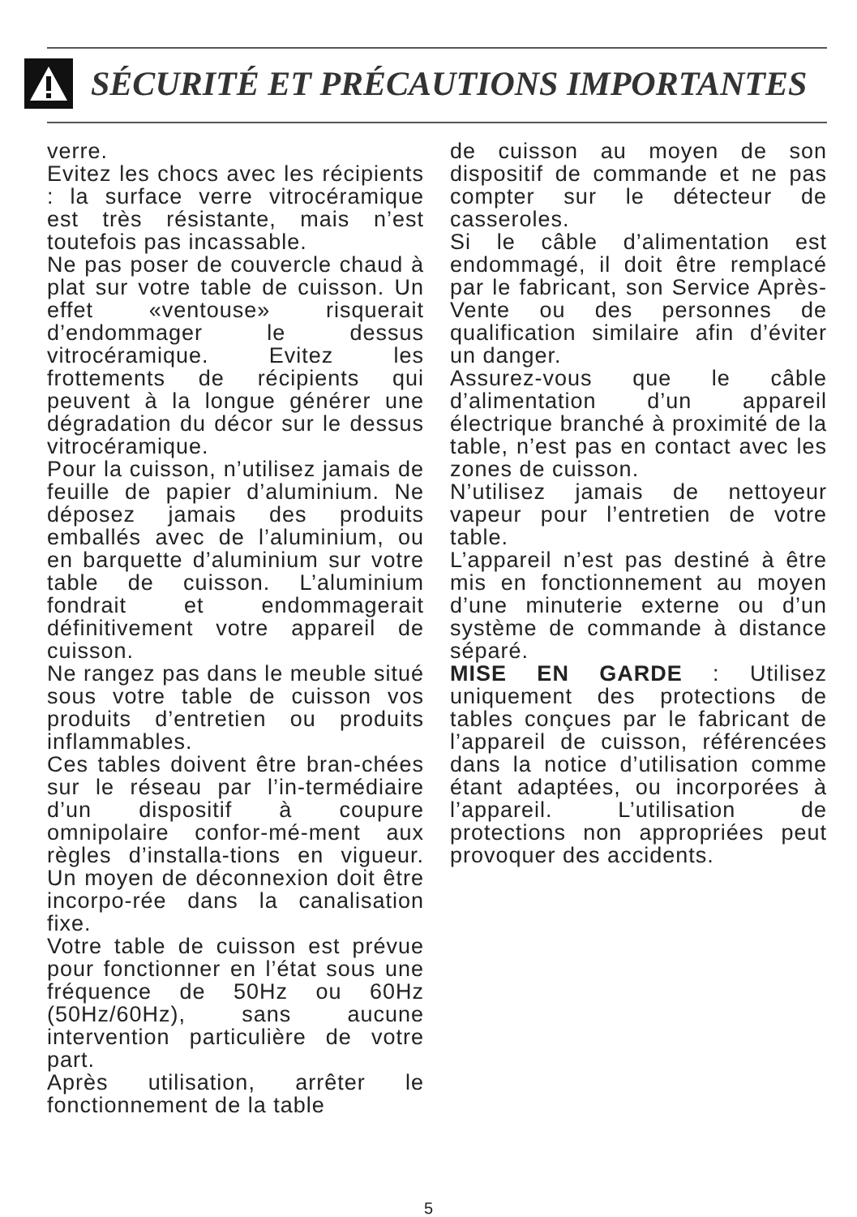SÉCURITÉ ET PRÉCAUTIONS IMPORTANTES
verre.
Evitez les chocs avec les récipients : la surface verre vitrocéramique est très résistante, mais n’est toutefois pas incassable.
Ne pas poser de couvercle chaud à plat sur votre table de cuisson. Un effet «ventouse» risquerait d’endommager le dessus vitrocéramique. Evitez les frottements de récipients qui peuvent à la longue générer une dégradation du décor sur le dessus vitrocéramique.
Pour la cuisson, n’utilisez jamais de feuille de papier d’aluminium. Ne déposez jamais des produits emballés avec de l’aluminium, ou en barquette d’aluminium sur votre table de cuisson. L’aluminium fondrait et endommagerait définitivement votre appareil de cuisson.
Ne rangez pas dans le meuble situé sous votre table de cuisson vos produits d’entretien ou produits inflammables.
Ces tables doivent être bran-chées sur le réseau par l’in-termédiaire d’un dispositif à coupure omnipolaire confor-mé-ment aux règles d’installa-tions en vigueur. Un moyen de déconnexion doit être incorpo-rée dans la canalisation fixe.
Votre table de cuisson est prévue pour fonctionner en l’état sous une fréquence de 50Hz ou 60Hz (50Hz/60Hz), sans aucune intervention particulière de votre part.
Après utilisation, arrêter le fonctionnement de la table
de cuisson au moyen de son dispositif de commande et ne pas compter sur le détecteur de casseroles.
Si le câble d’alimentation est endommagé, il doit être remplacé par le fabricant, son Service Après-Vente ou des personnes de qualification similaire afin d’éviter un danger.
Assurez-vous que le câble d’alimentation d’un appareil électrique branché à proximité de la table, n’est pas en contact avec les zones de cuisson.
N’utilisez jamais de nettoyeur vapeur pour l’entretien de votre table.
L’appareil n’est pas destiné à être mis en fonctionnement au moyen d’une minuterie externe ou d’un système de commande à distance séparé.
MISE EN GARDE : Utilisez uniquement des protections de tables conçues par le fabricant de l’appareil de cuisson, référencées dans la notice d’utilisation comme étant adaptées, ou incorporées à l’appareil. L’utilisation de protections non appropriées peut provoquer des accidents.
5